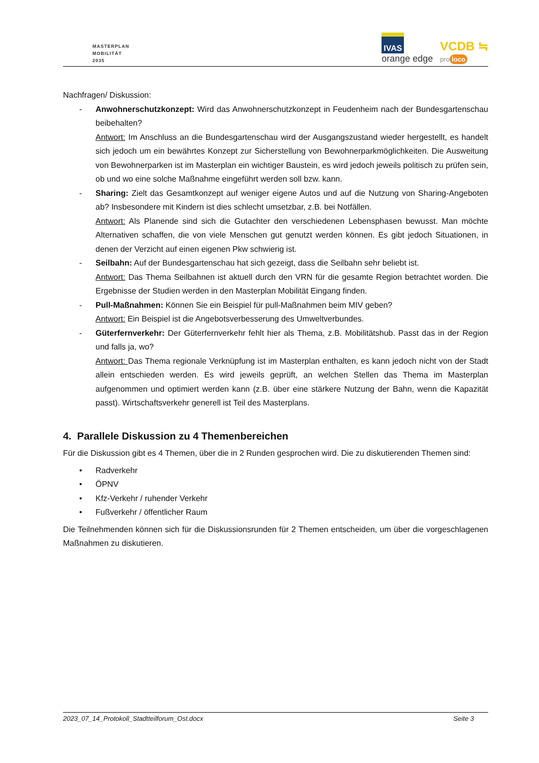MASTERPLAN
MOBILITÄT
2035
IVAS
orange edge
VCDB ≒
pro loco
Nachfragen/ Diskussion:
- Anwohnerschutzkonzept: Wird das Anwohnerschutzkonzept in Feudenheim nach der Bundesgartenschau beibehalten?
Antwort: Im Anschluss an die Bundesgartenschau wird der Ausgangszustand wieder hergestellt, es handelt sich jedoch um ein bewährtes Konzept zur Sicherstellung von Bewohnerparkmöglichkeiten. Die Ausweitung von Bewohnerparken ist im Masterplan ein wichtiger Baustein, es wird jedoch jeweils politisch zu prüfen sein, ob und wo eine solche Maßnahme eingeführt werden soll bzw. kann.
- Sharing: Zielt das Gesamtkonzept auf weniger eigene Autos und auf die Nutzung von Sharing-Angeboten ab? Insbesondere mit Kindern ist dies schlecht umsetzbar, z.B. bei Notfällen.
Antwort: Als Planende sind sich die Gutachter den verschiedenen Lebensphasen bewusst. Man möchte Alternativen schaffen, die von viele Menschen gut genutzt werden können. Es gibt jedoch Situationen, in denen der Verzicht auf einen eigenen Pkw schwierig ist.
- Seilbahn: Auf der Bundesgartenschau hat sich gezeigt, dass die Seilbahn sehr beliebt ist.
Antwort: Das Thema Seilbahnen ist aktuell durch den VRN für die gesamte Region betrachtet worden. Die Ergebnisse der Studien werden in den Masterplan Mobilität Eingang finden.
- Pull-Maßnahmen: Können Sie ein Beispiel für pull-Maßnahmen beim MIV geben?
Antwort: Ein Beispiel ist die Angebotsverbesserung des Umweltverbundes.
- Güterfernverkehr: Der Güterfernverkehr fehlt hier als Thema, z.B. Mobilitätshub. Passt das in der Region und falls ja, wo?
Antwort: Das Thema regionale Verknüpfung ist im Masterplan enthalten, es kann jedoch nicht von der Stadt allein entschieden werden. Es wird jeweils geprüft, an welchen Stellen das Thema im Masterplan aufgenommen und optimiert werden kann (z.B. über eine stärkere Nutzung der Bahn, wenn die Kapazität passt). Wirtschaftsverkehr generell ist Teil des Masterplans.
4. Parallele Diskussion zu 4 Themenbereichen
Für die Diskussion gibt es 4 Themen, über die in 2 Runden gesprochen wird. Die zu diskutierenden Themen sind:
• Radverkehr
• ÖPNV
• Kfz-Verkehr / ruhender Verkehr
• Fußverkehr / öffentlicher Raum
Die Teilnehmenden können sich für die Diskussionsrunden für 2 Themen entscheiden, um über die vorgeschlagenen Maßnahmen zu diskutieren.
2023_07_14_Protokoll_Stadtteilforum_Ost.docx Seite 3